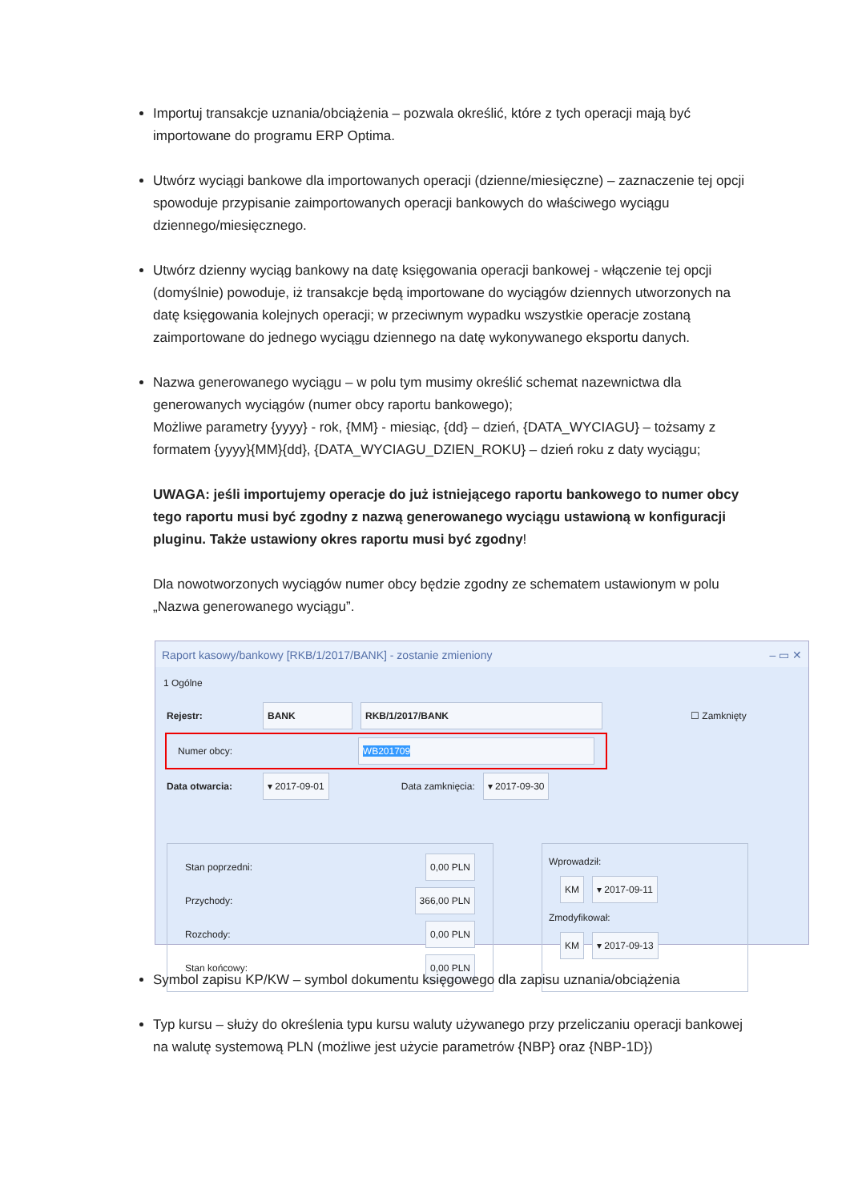Importuj transakcje uznania/obciążenia – pozwala określić, które z tych operacji mają być importowane do programu ERP Optima.
Utwórz wyciągi bankowe dla importowanych operacji (dzienne/miesięczne) – zaznaczenie tej opcji spowoduje przypisanie zaimportowanych operacji bankowych do właściwego wyciągu dziennego/miesięcznego.
Utwórz dzienny wyciąg bankowy na datę księgowania operacji bankowej - włączenie tej opcji (domyślnie) powoduje, iż transakcje będą importowane do wyciągów dziennych utworzonych na datę księgowania kolejnych operacji; w przeciwnym wypadku wszystkie operacje zostaną zaimportowane do jednego wyciągu dziennego na datę wykonywanego eksportu danych.
Nazwa generowanego wyciągu – w polu tym musimy określić schemat nazewnictwa dla generowanych wyciągów (numer obcy raportu bankowego);
Możliwe parametry {yyyy} - rok, {MM} - miesiąc, {dd} – dzień, {DATA_WYCIAGU} – tożsamy z formatem {yyyy}{MM}{dd}, {DATA_WYCIAGU_DZIEN_ROKU} – dzień roku z daty wyciągu;
UWAGA: jeśli importujemy operacje do już istniejącego raportu bankowego to numer obcy tego raportu musi być zgodny z nazwą generowanego wyciągu ustawioną w konfiguracji pluginu. Także ustawiony okres raportu musi być zgodny!
Dla nowotworzonych wyciągów numer obcy będzie zgodny ze schematem ustawionym w polu „Nazwa generowanego wyciągu”.
Raport kasowy/bankowy [RKB/1/2017/BANK] - zostanie zmieniony – ▭ ✕
1 Ogólne
Rejestr: BANK RKB/1/2017/BANK ☐ Zamknięty
Numer obcy: WB201709
Data otwarcia: ▾ 2017-09-01 Data zamknięcia: ▾ 2017-09-30
Stan poprzedni: 0,00 PLN
Przychody: 366,00 PLN
Rozchody: 0,00 PLN
Stan końcowy: 0,00 PLN
Wprowadził:
KM ▾ 2017-09-11
Zmodyfikował:
KM ▾ 2017-09-13
Symbol zapisu KP/KW – symbol dokumentu księgowego dla zapisu uznania/obciążenia
Typ kursu – służy do określenia typu kursu waluty używanego przy przeliczaniu operacji bankowej na walutę systemową PLN (możliwe jest użycie parametrów {NBP} oraz {NBP-1D})